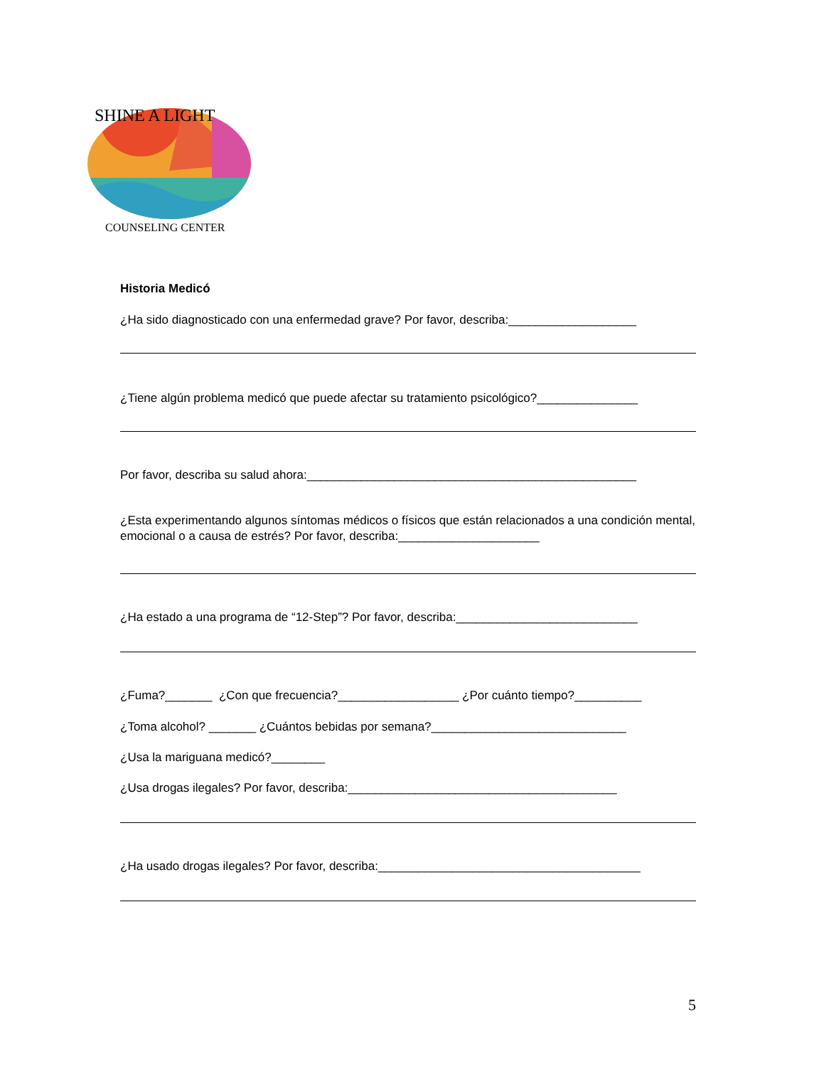SHINE A LIGHT
COUNSELING CENTER
Historia Medicó
¿Ha sido diagnosticado con una enfermedad grave? Por favor, describa:___________________
¿Tiene algún problema medicó que puede afectar su tratamiento psicológico?_______________
Por favor, describa su salud ahora:_________________________________________________
¿Esta experimentando algunos síntomas médicos o físicos que están relacionados a una condición mental, emocional o a causa de estrés? Por favor, describa:_____________________
¿Ha estado a una programa de “12-Step”? Por favor, describa:___________________________
¿Fuma?_______ ¿Con que frecuencia?__________________ ¿Por cuánto tiempo?__________
¿Toma alcohol? _______ ¿Cuántos bebidas por semana?_____________________________
¿Usa la mariguana medicó?________
¿Usa drogas ilegales? Por favor, describa:________________________________________
¿Ha usado drogas ilegales? Por favor, describa:_______________________________________
5